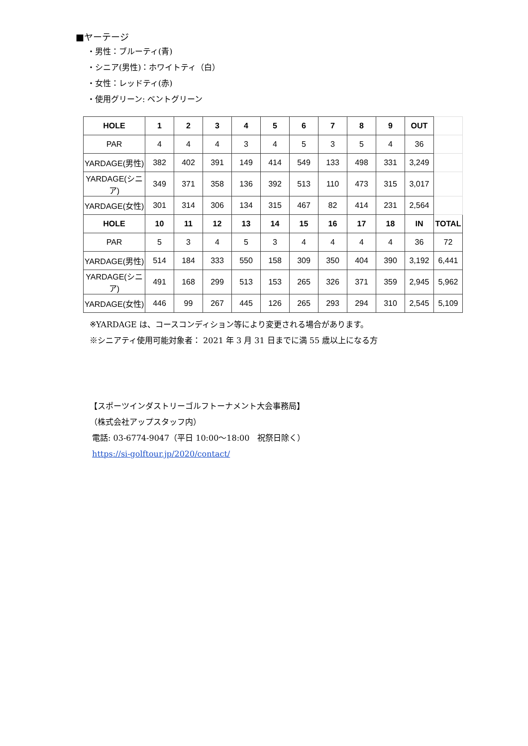■ヤーテージ
・男性：ブルーティ(青)
・シニア(男性)：ホワイトティ（白）
・女性：レッドティ(赤)
・使用グリーン: ベントグリーン
| HOLE | 1 | 2 | 3 | 4 | 5 | 6 | 7 | 8 | 9 | OUT | |
| PAR | 4 | 4 | 4 | 3 | 4 | 5 | 3 | 5 | 4 | 36 | |
| YARDAGE(男性) | 382 | 402 | 391 | 149 | 414 | 549 | 133 | 498 | 331 | 3,249 | |
| YARDAGE(シニア) | 349 | 371 | 358 | 136 | 392 | 513 | 110 | 473 | 315 | 3,017 | |
| YARDAGE(女性) | 301 | 314 | 306 | 134 | 315 | 467 | 82 | 414 | 231 | 2,564 | |
| HOLE | 10 | 11 | 12 | 13 | 14 | 15 | 16 | 17 | 18 | IN | TOTAL |
| PAR | 5 | 3 | 4 | 5 | 3 | 4 | 4 | 4 | 4 | 36 | 72 |
| YARDAGE(男性) | 514 | 184 | 333 | 550 | 158 | 309 | 350 | 404 | 390 | 3,192 | 6,441 |
| YARDAGE(シニア) | 491 | 168 | 299 | 513 | 153 | 265 | 326 | 371 | 359 | 2,945 | 5,962 |
| YARDAGE(女性) | 446 | 99 | 267 | 445 | 126 | 265 | 293 | 294 | 310 | 2,545 | 5,109 |
※YARDAGE は、コースコンディション等により変更される場合があります。
※シニアティ使用可能対象者： 2021 年 3 月 31 日までに満 55 歳以上になる方
【スポーツインダストリーゴルフトーナメント大会事務局】
（株式会社アップスタッフ内）
電話: 03-6774-9047（平日 10:00～18:00　祝祭日除く）
https://si-golftour.jp/2020/contact/